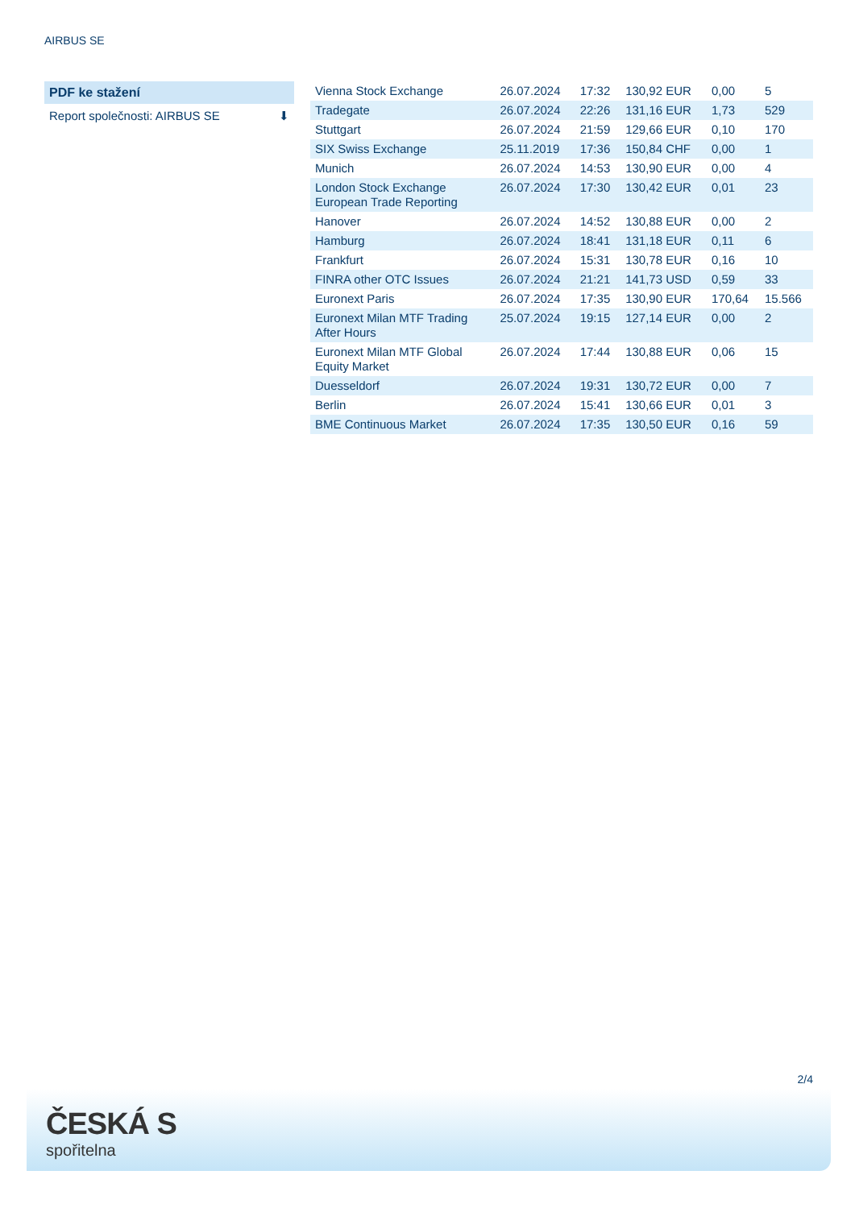AIRBUS SE
PDF ke stažení
Report společnosti: AIRBUS SE ⬇
| Vienna Stock Exchange | 26.07.2024 | 17:32 | 130,92 EUR | 0,00 | 5 |
| Tradegate | 26.07.2024 | 22:26 | 131,16 EUR | 1,73 | 529 |
| Stuttgart | 26.07.2024 | 21:59 | 129,66 EUR | 0,10 | 170 |
| SIX Swiss Exchange | 25.11.2019 | 17:36 | 150,84 CHF | 0,00 | 1 |
| Munich | 26.07.2024 | 14:53 | 130,90 EUR | 0,00 | 4 |
| London Stock Exchange European Trade Reporting | 26.07.2024 | 17:30 | 130,42 EUR | 0,01 | 23 |
| Hanover | 26.07.2024 | 14:52 | 130,88 EUR | 0,00 | 2 |
| Hamburg | 26.07.2024 | 18:41 | 131,18 EUR | 0,11 | 6 |
| Frankfurt | 26.07.2024 | 15:31 | 130,78 EUR | 0,16 | 10 |
| FINRA other OTC Issues | 26.07.2024 | 21:21 | 141,73 USD | 0,59 | 33 |
| Euronext Paris | 26.07.2024 | 17:35 | 130,90 EUR | 170,64 | 15.566 |
| Euronext Milan MTF Trading After Hours | 25.07.2024 | 19:15 | 127,14 EUR | 0,00 | 2 |
| Euronext Milan MTF Global Equity Market | 26.07.2024 | 17:44 | 130,88 EUR | 0,06 | 15 |
| Duesseldorf | 26.07.2024 | 19:31 | 130,72 EUR | 0,00 | 7 |
| Berlin | 26.07.2024 | 15:41 | 130,66 EUR | 0,01 | 3 |
| BME Continuous Market | 26.07.2024 | 17:35 | 130,50 EUR | 0,16 | 59 |
2/4
ČESKÁ S
spořitelna